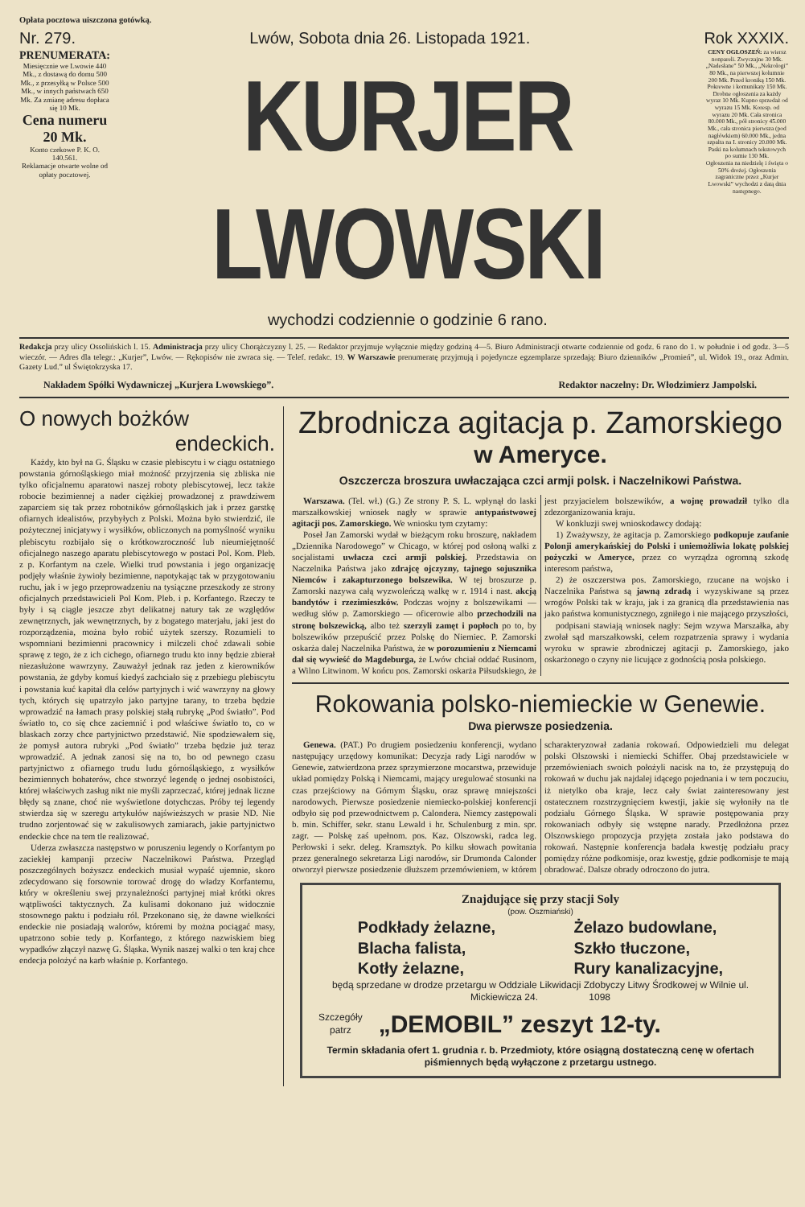Opłata pocztowa uiszczona gotówką.
Nr. 279. Lwów, Sobota dnia 26. Listopada 1921. Rok XXXIX.
PRENUMERATA:
Miesięcznie we Lwowie 440 Mk., z dostawą do domu 500 Mk., z przesyłką w Polsce 500 Mk., w innych państwach 650 Mk. Za zmianę adresu dopłaca się 10 Mk.
Cena numeru 20 Mk.
Konto czekowe P. K. O. 140.561.
Reklamacje otwarte wolne od opłaty pocztowej.
KURJER LWOWSKI
wychodzi codziennie o godzinie 6 rano.
CENY OGŁOSZEŃ: za wiersz nonpareli. Zwyczajne 30 Mk. „Nadesłane” 50 Mk., „Nekrologi” 80 Mk., na pierwszej kolumnie 200 Mk. Przed kroniką 150 Mk. Pokrewne i komunikaty 150 Mk. Drobne ogłoszenia za każdy wyraz 10 Mk. Kupno sprzedaż od wyrazu 15 Mk. Koresp. od wyrazu 20 Mk. Cała stronica 80.000 Mk., pół stronicy 45.000 Mk., cała stronica pierwsza (pod nagłówkiem) 60.000 Mk., jedna szpalta na I. stronicy 20.000 Mk. Paski na kolumnach tekstowych po sumie 130 Mk.
Ogłoszenia na niedzielę i święta o 50% drożej. Ogłoszenia zagraniczne przez „Kurjer Lwowski” wychodzi z datą dnia następnego.
Redakcja przy ulicy Ossolińskich l. 15. Administracja przy ulicy Chorążczyzny l. 25. — Redaktor przyjmuje wyłącznie między godziną 4—5. Biuro Administracji otwarte codziennie od godz. 6 rano do 1. w południe i od godz. 3—5 wieczór. — Adres dla telegr.: „Kurjer”, Lwów. — Rękopisów nie zwraca się. — Telef. redakc. 19. W Warszawie prenumeratę przyjmują i pojedyncze egzemplarze sprzedają: Biuro dzienników „Promień”, ul. Widok 19., oraz Admin. Gazety Lud.” ul Świętokrzyska 17.
Nakładem Spółki Wydawniczej „Kurjera Lwowskiego”. Redaktor naczelny: Dr. Włodzimierz Jampolski.
O nowych bożków
endeckich.
Każdy, kto był na G. Śląsku w czasie plebiscytu i w ciągu ostatniego powstania górnośląskiego miał możność przyjrzenia się zbliska nie tylko oficjalnemu aparatowi naszej roboty plebiscytowej, lecz także robocie bezimiennej a nader ciężkiej prowadzonej z prawdziwem zaparciem się tak przez robotników górnośląskich jak i przez garstkę ofiarnych idealistów, przybyłych z Polski. Można było stwierdzić, ile pożytecznej inicjatywy i wysiłków, obliczonych na pomyślność wyniku plebiscytu rozbijało się o krótkowzroczność lub nieumiejętność oficjalnego naszego aparatu plebiscytowego w postaci Pol. Kom. Pleb. z p. Korfantym na czele. Wielki trud powstania i jego organizację podjęły właśnie żywioły bezimienne, napotykając tak w przygotowaniu ruchu, jak i w jego przeprowadzeniu na tysiączne przeszkody ze strony oficjalnych przedstawicieli Pol Kom. Pleb. i p. Korfantego. Rzeczy te były i są ciągle jeszcze zbyt delikatnej natury tak ze względów zewnętrznych, jak wewnętrznych, by z bogatego materjału, jaki jest do rozporządzenia, można było robić użytek szerszy. Rozumieli to wspomniani bezimienni pracownicy i milczeli choć zdawali sobie sprawę z tego, że z ich cichego, ofiarnego trudu kto inny będzie zbierał niezasłużone wawrzyny. Zauważył jednak raz jeden z kierowników powstania, że gdyby komuś kiedyś zachciało się z przebiegu plebiscytu i powstania kuć kapitał dla celów partyjnych i wić wawrzyny na głowy tych, których się upatrzyło jako partyjne tarany, to trzeba będzie wprowadzić na łamach prasy polskiej stałą rubrykę „Pod światło”. Pod światło to, co się chce zaciemnić i pod właściwe światło to, co w blaskach zorzy chce partyjnictwo przedstawić. Nie spodziewałem się, że pomysł autora rubryki „Pod światło” trzeba będzie już teraz wprowadzić. A jednak zanosi się na to, bo od pewnego czasu partyjnictwo z ofiarnego trudu ludu górnośląskiego, z wysiłków bezimiennych bohaterów, chce stworzyć legendę o jednej osobistości, której właściwych zasług nikt nie myśli zaprzeczać, której jednak liczne błędy są znane, choć nie wyświetlone dotychczas. Próby tej legendy stwierdza się w szeregu artykułów najświeższych w prasie ND. Nie trudno zorjentować się w zakulisowych zamiarach, jakie partyjnictwo endeckie chce na tem tle realizować.
Uderza zwłaszcza następstwo w poruszeniu legendy o Korfantym po zaciekłej kampanji przeciw Naczelnikowi Państwa. Przegląd poszczególnych bożyszcz endeckich musiał wypaść ujemnie, skoro zdecydowano się forsownie torować drogę do władzy Korfantemu, który w określeniu swej przynależności partyjnej miał krótki okres wątpliwości taktycznych. Za kulisami dokonano już widocznie stosownego paktu i podziału ról. Przekonano się, że dawne wielkości endeckie nie posiadają walorów, któremi by można pociągać masy, upatrzono sobie tedy p. Korfantego, z którego nazwiskiem bieg wypadków złączył nazwę G. Śląska. Wynik naszej walki o ten kraj chce endecja położyć na karb właśnie p. Korfantego.
Zbrodnicza agitacja p. Zamorskiego
w Ameryce.
Oszczercza broszura uwłaczająca czci armji polsk. i Naczelnikowi Państwa.
Warszawa. (Tel. wł.) (G.) Ze strony P. S. L. wpłynął do laski marszałkowskiej wniosek nagły w sprawie antypaństwowej agitacji pos. Zamorskiego. We wniosku tym czytamy:
Poseł Jan Zamorski wydał w bieżącym roku broszurę, nakładem „Dziennika Narodowego” w Chicago, w której pod osłoną walki z socjalistami uwłacza czci armji polskiej. Przedstawia on Naczelnika Państwa jako zdrajcę ojczyzny, tajnego sojusznika Niemców i zakapturzonego bolszewika. W tej broszurze p. Zamorski nazywa całą wyzwoleńczą walkę w r. 1914 i nast. akcją bandytów i rzezimieszków. Podczas wojny z bolszewikami — według słów p. Zamorskiego — oficerowie albo przechodzili na stronę bolszewicką, albo też szerzyli zamęt i popłoch po to, by bolszewików przepuścić przez Polskę do Niemiec. P. Zamorski oskarża dalej Naczelnika Państwa, że w porozumieniu z Niemcami dał się wywieść do Magdeburga, że Lwów chciał oddać Rusinom, a Wilno Litwinom. W końcu pos. Zamorski oskarża Piłsudskiego, że jest przyjacielem bolszewików, a wojnę prowadził tylko dla zdezorganizowania kraju.
W konkluzji swej wnioskodawcy dodają:
1) Zważywszy, że agitacja p. Zamorskiego podkopuje zaufanie Polonji amerykańskiej do Polski i uniemożliwia lokatę polskiej pożyczki w Ameryce, przez co wyrządza ogromną szkodę interesom państwa,
2) że oszczerstwa pos. Zamorskiego, rzucane na wojsko i Naczelnika Państwa są jawną zdradą i wyzyskiwane są przez wrogów Polski tak w kraju, jak i za granicą dla przedstawienia nas jako państwa komunistycznego, zgniłego i nie mającego przyszłości,
podpisani stawiają wniosek nagły: Sejm wzywa Marszałka, aby zwołał sąd marszałkowski, celem rozpatrzenia sprawy i wydania wyroku w sprawie zbrodniczej agitacji p. Zamorskiego, jako oskarżonego o czyny nie licujące z godnością posła polskiego.
Rokowania polsko-niemieckie w Genewie.
Dwa pierwsze posiedzenia.
Genewa. (PAT.) Po drugiem posiedzeniu konferencji, wydano następujący urzędowy komunikat: Decyzja rady Ligi narodów w Genewie, zatwierdzona przez sprzymierzone mocarstwa, przewiduje układ pomiędzy Polską i Niemcami, mający uregulować stosunki na czas przejściowy na Górnym Śląsku, oraz sprawę mniejszości narodowych. Pierwsze posiedzenie niemiecko-polskiej konferencji odbyło się pod przewodnictwem p. Calondera. Niemcy zastępowali b. min. Schiffer, sekr. stanu Lewald i hr. Schulenburg z min. spr. zagr. — Polskę zaś upełnom. pos. Kaz. Olszowski, radca leg. Perłowski i sekr. deleg. Kramsztyk. Po kilku słowach powitania przez generalnego sekretarza Ligi narodów, sir Drumonda Calonder otworzył pierwsze posiedzenie dłuższem przemówieniem, w którem scharakteryzował zadania rokowań. Odpowiedzieli mu delegat polski Olszowski i niemiecki Schiffer. Obaj przedstawiciele w przemówieniach swoich położyli nacisk na to, że przystępują do rokowań w duchu jak najdalej idącego pojednania i w tem poczuciu, iż nietylko oba kraje, lecz cały świat zainteresowany jest ostatecznem rozstrzygnięciem kwestji, jakie się wyłoniły na tle podziału Górnego Śląska. W sprawie postępowania przy rokowaniach odbyły się wstępne narady. Przedłożona przez Olszowskiego propozycja przyjęta została jako podstawa do rokowań. Następnie konferencja badała kwestję podziału pracy pomiędzy różne podkomisje, oraz kwestję, gdzie podkomisje te mają obradować. Dalsze obrady odroczono do jutra.
Znajdujące się przy stacji Soly
(pow. Oszmiański)
Podkłady żelazne,
Blacha falista,
Kotły żelazne,
Żelazo budowlane,
Szkło tłuczone,
Rury kanalizacyjne,
będą sprzedane w drodze przetargu w Oddziale Likwidacji Zdobyczy Litwy Środkowej w Wilnie ul. Mickiewicza 24. 1098
Szczegóły
patrz „DEMOBIL” zeszyt 12-ty.
Termin składania ofert 1. grudnia r. b. Przedmioty, które osiągną dostateczną cenę w ofertach piśmiennych będą wyłączone z przetargu ustnego.